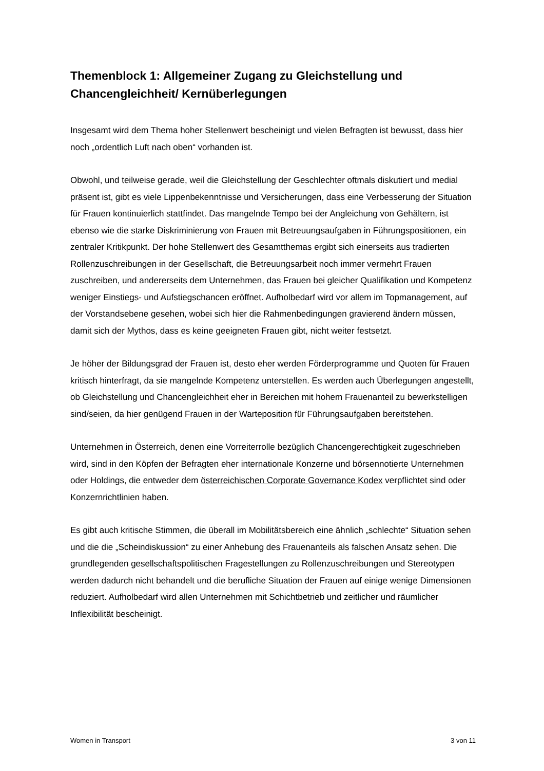Themenblock 1: Allgemeiner Zugang zu Gleichstellung und Chancengleichheit/ Kernüberlegungen
Insgesamt wird dem Thema hoher Stellenwert bescheinigt und vielen Befragten ist bewusst, dass hier noch „ordentlich Luft nach oben“ vorhanden ist.
Obwohl, und teilweise gerade, weil die Gleichstellung der Geschlechter oftmals diskutiert und medial präsent ist, gibt es viele Lippenbekenntnisse und Versicherungen, dass eine Verbesserung der Situation für Frauen kontinuierlich stattfindet. Das mangelnde Tempo bei der Angleichung von Gehältern, ist ebenso wie die starke Diskriminierung von Frauen mit Betreuungsaufgaben in Führungspositionen, ein zentraler Kritikpunkt. Der hohe Stellenwert des Gesamtthemas ergibt sich einerseits aus tradierten Rollenzuschreibungen in der Gesellschaft, die Betreuungsarbeit noch immer vermehrt Frauen zuschreiben, und andererseits dem Unternehmen, das Frauen bei gleicher Qualifikation und Kompetenz weniger Einstiegs- und Aufstiegschancen eröffnet. Aufholbedarf wird vor allem im Topmanagement, auf der Vorstandsebene gesehen, wobei sich hier die Rahmenbedingungen gravierend ändern müssen, damit sich der Mythos, dass es keine geeigneten Frauen gibt, nicht weiter festsetzt.
Je höher der Bildungsgrad der Frauen ist, desto eher werden Förderprogramme und Quoten für Frauen kritisch hinterfragt, da sie mangelnde Kompetenz unterstellen. Es werden auch Überlegungen angestellt, ob Gleichstellung und Chancengleichheit eher in Bereichen mit hohem Frauenanteil zu bewerkstelligen sind/seien, da hier genügend Frauen in der Warteposition für Führungsaufgaben bereitstehen.
Unternehmen in Österreich, denen eine Vorreiterrolle bezüglich Chancengerechtigkeit zugeschrieben wird, sind in den Köpfen der Befragten eher internationale Konzerne und börsennotierte Unternehmen oder Holdings, die entweder dem österreichischen Corporate Governance Kodex verpflichtet sind oder Konzernrichtlinien haben.
Es gibt auch kritische Stimmen, die überall im Mobilitätsbereich eine ähnlich „schlechte“ Situation sehen und die die „Scheindiskussion“ zu einer Anhebung des Frauenanteils als falschen Ansatz sehen. Die grundlegenden gesellschaftspolitischen Fragestellungen zu Rollenzuschreibungen und Stereotypen werden dadurch nicht behandelt und die berufliche Situation der Frauen auf einige wenige Dimensionen reduziert. Aufholbedarf wird allen Unternehmen mit Schichtbetrieb und zeitlicher und räumlicher Inflexibilität bescheinigt.
Women in Transport 3 von 11